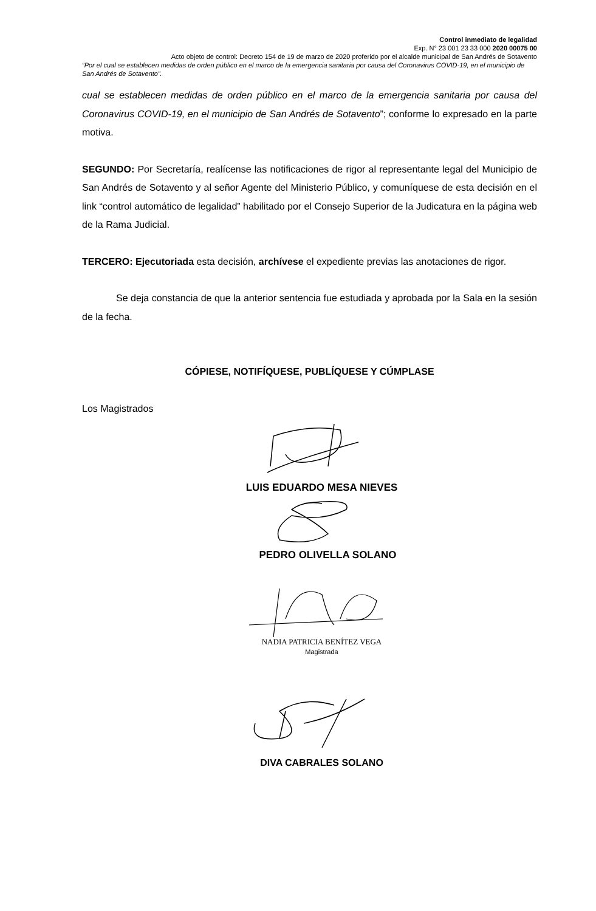Control inmediato de legalidad
Exp. N° 23 001 23 33 000 2020 00075 00
Acto objeto de control: Decreto 154 de 19 de marzo de 2020 proferido por el alcalde municipal de San Andrés de Sotavento
“Por el cual se establecen medidas de orden público en el marco de la emergencia sanitaria por causa del Coronavirus COVID-19, en el municipio de San Andrés de Sotavento”.
cual se establecen medidas de orden público en el marco de la emergencia sanitaria por causa del Coronavirus COVID-19, en el municipio de San Andrés de Sotavento”; conforme lo expresado en la parte motiva.
SEGUNDO: Por Secretaría, realícense las notificaciones de rigor al representante legal del Municipio de San Andrés de Sotavento y al señor Agente del Ministerio Público, y comuníquese de esta decisión en el link “control automático de legalidad” habilitado por el Consejo Superior de la Judicatura en la página web de la Rama Judicial.
TERCERO: Ejecutoriada esta decisión, archívese el expediente previas las anotaciones de rigor.
Se deja constancia de que la anterior sentencia fue estudiada y aprobada por la Sala en la sesión de la fecha.
CÓPIESE, NOTIFÍQUESE, PUBLÍQUESE Y CÚMPLASE
Los Magistrados
LUIS EDUARDO MESA NIEVES
PEDRO OLIVELLA SOLANO
NADIA PATRICIA BENÍTEZ VEGA
Magistrada
DIVA CABRALES SOLANO